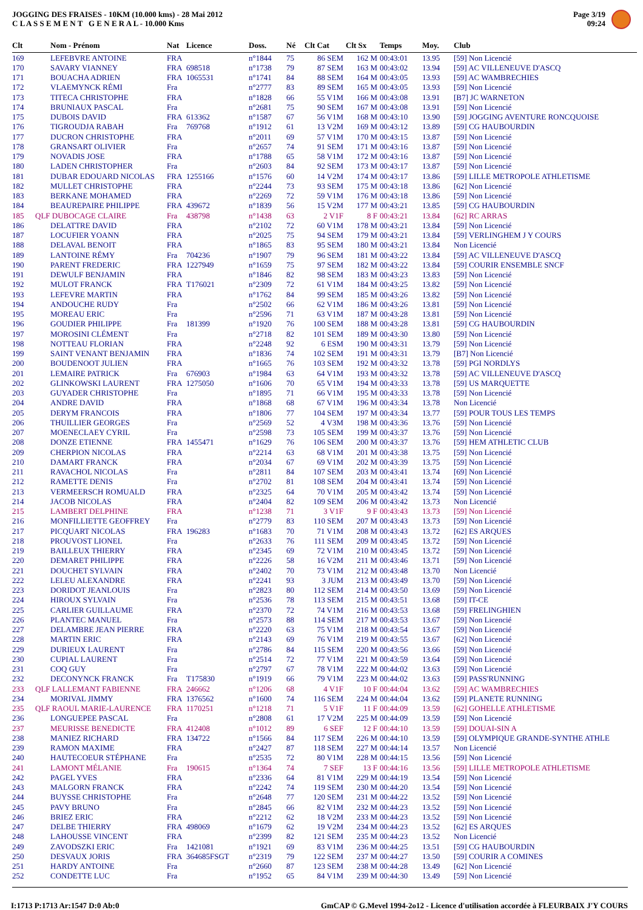JOGGING DES FRAISES - 10KM (10.000 kms) - 28 Mai 2012
C L A S S E M E N T G E N E R A L - 10.000 Kms
Page 3/19
09:24
| Clt | Nom - Prénom | Nat | Licence | Doss. | Né | Clt Cat | Clt Sx | Temps | Moy. | Club |
| --- | --- | --- | --- | --- | --- | --- | --- | --- | --- | --- |
| 169 | LEFEBVRE ANTOINE | FRA | | n°1844 | 75 | 86 SEM | 162 M | 00:43:01 | 13.95 | [59] Non Licencié |
| 170 | SAVARY VIANNEY | FRA | 698518 | n°1738 | 79 | 87 SEM | 163 M | 00:43:02 | 13.94 | [59] AC VILLENEUVE D'ASCQ |
| 171 | BOUACHA ADRIEN | FRA | 1065531 | n°1741 | 84 | 88 SEM | 164 M | 00:43:05 | 13.93 | [59] AC WAMBRECHIES |
| 172 | VLAEMYNCK RÉMI | Fra | | n°2777 | 83 | 89 SEM | 165 M | 00:43:05 | 13.93 | [59] Non Licencié |
| 173 | TITECA CHRISTOPHE | FRA | | n°1828 | 66 | 55 V1M | 166 M | 00:43:08 | 13.91 | [B7] JC WARNETON |
| 174 | BRUNIAUX PASCAL | Fra | | n°2681 | 75 | 90 SEM | 167 M | 00:43:08 | 13.91 | [59] Non Licencié |
| 175 | DUBOIS DAVID | FRA | 613362 | n°1587 | 67 | 56 V1M | 168 M | 00:43:10 | 13.90 | [59] JOGGING AVENTURE RONCQUOISE |
| 176 | TIGROUDJA RABAH | Fra | 769768 | n°1912 | 61 | 13 V2M | 169 M | 00:43:12 | 13.89 | [59] CG HAUBOURDIN |
| 177 | DUCRON CHRISTOPHE | FRA | | n°2011 | 69 | 57 V1M | 170 M | 00:43:15 | 13.87 | [59] Non Licencié |
| 178 | GRANSART OLIVIER | Fra | | n°2657 | 74 | 91 SEM | 171 M | 00:43:16 | 13.87 | [59] Non Licencié |
| 179 | NOVADIS JOSE | FRA | | n°1788 | 65 | 58 V1M | 172 M | 00:43:16 | 13.87 | [59] Non Licencié |
| 180 | LADEN CHRISTOPHER | Fra | | n°2603 | 84 | 92 SEM | 173 M | 00:43:17 | 13.87 | [59] Non Licencié |
| 181 | DUBAR EDOUARD NICOLAS | FRA | 1255166 | n°1576 | 60 | 14 V2M | 174 M | 00:43:17 | 13.86 | [59] LILLE METROPOLE ATHLETISME |
| 182 | MULLET CHRISTOPHE | FRA | | n°2244 | 73 | 93 SEM | 175 M | 00:43:18 | 13.86 | [62] Non Licencié |
| 183 | BERKANE MOHAMED | FRA | | n°2269 | 72 | 59 V1M | 176 M | 00:43:18 | 13.86 | [59] Non Licencié |
| 184 | BEAUREPAIRE PHILIPPE | FRA | 439672 | n°1839 | 56 | 15 V2M | 177 M | 00:43:21 | 13.85 | [59] CG HAUBOURDIN |
| 185 | QLF DUBOCAGE CLAIRE | Fra | 438798 | n°1438 | 63 | 2 V1F | 8 F | 00:43:21 | 13.84 | [62] RC ARRAS |
| 186 | DELATTRE DAVID | FRA | | n°2102 | 72 | 60 V1M | 178 M | 00:43:21 | 13.84 | [59] Non Licencié |
| 187 | LOCUFIER YOANN | FRA | | n°2025 | 75 | 94 SEM | 179 M | 00:43:21 | 13.84 | [59] VERLINGHEM J Y COURS |
| 188 | DELAVAL BENOIT | FRA | | n°1865 | 83 | 95 SEM | 180 M | 00:43:21 | 13.84 | Non Licencié |
| 189 | LANTOINE RÉMY | Fra | 704236 | n°1907 | 79 | 96 SEM | 181 M | 00:43:22 | 13.84 | [59] AC VILLENEUVE D'ASCQ |
| 190 | PARENT FREDERIC | FRA | 1227949 | n°1659 | 75 | 97 SEM | 182 M | 00:43:22 | 13.84 | [59] COURIR ENSEMBLE SNCF |
| 191 | DEWULF BENJAMIN | FRA | | n°1846 | 82 | 98 SEM | 183 M | 00:43:23 | 13.83 | [59] Non Licencié |
| 192 | MULOT FRANCK | FRA | T176021 | n°2309 | 72 | 61 V1M | 184 M | 00:43:25 | 13.82 | [59] Non Licencié |
| 193 | LEFEVRE MARTIN | FRA | | n°1762 | 84 | 99 SEM | 185 M | 00:43:26 | 13.82 | [59] Non Licencié |
| 194 | ANDOUCHE RUDY | Fra | | n°2502 | 66 | 62 V1M | 186 M | 00:43:26 | 13.81 | [59] Non Licencié |
| 195 | MOREAU ERIC | Fra | | n°2596 | 71 | 63 V1M | 187 M | 00:43:28 | 13.81 | [59] Non Licencié |
| 196 | GOUDIER PHILIPPE | Fra | 181399 | n°1920 | 76 | 100 SEM | 188 M | 00:43:28 | 13.81 | [59] CG HAUBOURDIN |
| 197 | MOROSINI CLÉMENT | Fra | | n°2718 | 82 | 101 SEM | 189 M | 00:43:30 | 13.80 | [59] Non Licencié |
| 198 | NOTTEAU FLORIAN | FRA | | n°2248 | 92 | 6 ESM | 190 M | 00:43:31 | 13.79 | [59] Non Licencié |
| 199 | SAINT VENANT BENJAMIN | FRA | | n°1836 | 74 | 102 SEM | 191 M | 00:43:31 | 13.79 | [B7] Non Licencié |
| 200 | BOUDENOOT JULIEN | FRA | | n°1665 | 76 | 103 SEM | 192 M | 00:43:32 | 13.78 | [59] PGI NORDLYS |
| 201 | LEMAIRE PATRICK | Fra | 676903 | n°1984 | 63 | 64 V1M | 193 M | 00:43:32 | 13.78 | [59] AC VILLENEUVE D'ASCQ |
| 202 | GLINKOWSKI LAURENT | FRA | 1275050 | n°1606 | 70 | 65 V1M | 194 M | 00:43:33 | 13.78 | [59] US MARQUETTE |
| 203 | GUYADER CHRISTOPHE | Fra | | n°1895 | 71 | 66 V1M | 195 M | 00:43:33 | 13.78 | [59] Non Licencié |
| 204 | ANDRE DAVID | FRA | | n°1868 | 68 | 67 V1M | 196 M | 00:43:34 | 13.78 | Non Licencié |
| 205 | DERYM FRANCOIS | FRA | | n°1806 | 77 | 104 SEM | 197 M | 00:43:34 | 13.77 | [59] POUR TOUS LES TEMPS |
| 206 | THUILLIER GEORGES | Fra | | n°2569 | 52 | 4 V3M | 198 M | 00:43:36 | 13.76 | [59] Non Licencié |
| 207 | MOENECLAEY CYRIL | Fra | | n°2598 | 73 | 105 SEM | 199 M | 00:43:37 | 13.76 | [59] Non Licencié |
| 208 | DONZE ETIENNE | FRA | 1455471 | n°1629 | 76 | 106 SEM | 200 M | 00:43:37 | 13.76 | [59] HEM ATHLETIC CLUB |
| 209 | CHERPION NICOLAS | FRA | | n°2214 | 63 | 68 V1M | 201 M | 00:43:38 | 13.75 | [59] Non Licencié |
| 210 | DAMART FRANCK | FRA | | n°2034 | 67 | 69 V1M | 202 M | 00:43:39 | 13.75 | [59] Non Licencié |
| 211 | RAVACHOL NICOLAS | Fra | | n°2811 | 84 | 107 SEM | 203 M | 00:43:41 | 13.74 | [69] Non Licencié |
| 212 | RAMETTE DENIS | Fra | | n°2702 | 81 | 108 SEM | 204 M | 00:43:41 | 13.74 | [59] Non Licencié |
| 213 | VERMEERSCH ROMUALD | FRA | | n°2325 | 64 | 70 V1M | 205 M | 00:43:42 | 13.74 | [59] Non Licencié |
| 214 | JACOB NICOLAS | FRA | | n°2404 | 82 | 109 SEM | 206 M | 00:43:42 | 13.73 | Non Licencié |
| 215 | LAMBERT DELPHINE | FRA | | n°1238 | 71 | 3 V1F | 9 F | 00:43:43 | 13.73 | [59] Non Licencié |
| 216 | MONFILLIETTE GEOFFREY | Fra | | n°2779 | 83 | 110 SEM | 207 M | 00:43:43 | 13.73 | [59] Non Licencié |
| 217 | PICQUART NICOLAS | FRA | 196283 | n°1683 | 70 | 71 V1M | 208 M | 00:43:43 | 13.72 | [62] ES ARQUES |
| 218 | PROUVOST LIONEL | Fra | | n°2633 | 76 | 111 SEM | 209 M | 00:43:45 | 13.72 | [59] Non Licencié |
| 219 | BAILLEUX THIERRY | FRA | | n°2345 | 69 | 72 V1M | 210 M | 00:43:45 | 13.72 | [59] Non Licencié |
| 220 | DEMARET PHILIPPE | FRA | | n°2226 | 58 | 16 V2M | 211 M | 00:43:46 | 13.71 | [59] Non Licencié |
| 221 | DOUCHET SYLVAIN | FRA | | n°2402 | 70 | 73 V1M | 212 M | 00:43:48 | 13.70 | Non Licencié |
| 222 | LELEU ALEXANDRE | FRA | | n°2241 | 93 | 3 JUM | 213 M | 00:43:49 | 13.70 | [59] Non Licencié |
| 223 | DORIDOT JEANLOUIS | Fra | | n°2823 | 80 | 112 SEM | 214 M | 00:43:50 | 13.69 | [59] Non Licencié |
| 224 | HIROUX SYLVAIN | Fra | | n°2536 | 78 | 113 SEM | 215 M | 00:43:51 | 13.68 | [59] IT-CE |
| 225 | CARLIER GUILLAUME | FRA | | n°2370 | 72 | 74 V1M | 216 M | 00:43:53 | 13.68 | [59] FRELINGHIEN |
| 226 | PLANTEC MANUEL | Fra | | n°2573 | 88 | 114 SEM | 217 M | 00:43:53 | 13.67 | [59] Non Licencié |
| 227 | DELAMBRE JEAN PIERRE | FRA | | n°2220 | 63 | 75 V1M | 218 M | 00:43:54 | 13.67 | [59] Non Licencié |
| 228 | MARTIN ERIC | FRA | | n°2143 | 69 | 76 V1M | 219 M | 00:43:55 | 13.67 | [62] Non Licencié |
| 229 | DURIEUX LAURENT | Fra | | n°2786 | 84 | 115 SEM | 220 M | 00:43:56 | 13.66 | [59] Non Licencié |
| 230 | CUPIAL LAURENT | Fra | | n°2514 | 72 | 77 V1M | 221 M | 00:43:59 | 13.64 | [59] Non Licencié |
| 231 | COQ GUY | Fra | | n°2797 | 67 | 78 V1M | 222 M | 00:44:02 | 13.63 | [59] Non Licencié |
| 232 | DECONYNCK FRANCK | Fra | T175830 | n°1919 | 66 | 79 V1M | 223 M | 00:44:02 | 13.63 | [59] PASS'RUNNING |
| 233 | QLF LALLEMANT FABIENNE | FRA | 246662 | n°1206 | 68 | 4 V1F | 10 F | 00:44:04 | 13.62 | [59] AC WAMBRECHIES |
| 234 | MORIVAL JIMMY | FRA | 1376562 | n°1600 | 74 | 116 SEM | 224 M | 00:44:04 | 13.62 | [59] PLANETE RUNNING |
| 235 | QLF RAOUL MARIE-LAURENCE | FRA | 1170251 | n°1218 | 71 | 5 V1F | 11 F | 00:44:09 | 13.59 | [62] GOHELLE ATHLETISME |
| 236 | LONGUEPEE PASCAL | Fra | | n°2808 | 61 | 17 V2M | 225 M | 00:44:09 | 13.59 | [59] Non Licencié |
| 237 | MEURISSE BENEDICTE | FRA | 412408 | n°1012 | 89 | 6 SEF | 12 F | 00:44:10 | 13.59 | [59] DOUAI-SIN A |
| 238 | MANIEZ RICHARD | FRA | 134722 | n°1566 | 84 | 117 SEM | 226 M | 00:44:10 | 13.59 | [59] OLYMPIQUE GRANDE-SYNTHE ATHLE |
| 239 | RAMON MAXIME | FRA | | n°2427 | 87 | 118 SEM | 227 M | 00:44:14 | 13.57 | Non Licencié |
| 240 | HAUTECOEUR STÉPHANE | Fra | | n°2535 | 72 | 80 V1M | 228 M | 00:44:15 | 13.56 | [59] Non Licencié |
| 241 | LAMONT MÉLANIE | Fra | 190615 | n°1364 | 74 | 7 SEF | 13 F | 00:44:16 | 13.56 | [59] LILLE METROPOLE ATHLETISME |
| 242 | PAGEL YVES | FRA | | n°2336 | 64 | 81 V1M | 229 M | 00:44:19 | 13.54 | [59] Non Licencié |
| 243 | MALGORN FRANCK | FRA | | n°2242 | 74 | 119 SEM | 230 M | 00:44:20 | 13.54 | [59] Non Licencié |
| 244 | BUYSSE CHRISTOPHE | Fra | | n°2648 | 77 | 120 SEM | 231 M | 00:44:22 | 13.52 | [59] Non Licencié |
| 245 | PAVY BRUNO | Fra | | n°2845 | 66 | 82 V1M | 232 M | 00:44:23 | 13.52 | [59] Non Licencié |
| 246 | BRIEZ ERIC | FRA | | n°2212 | 62 | 18 V2M | 233 M | 00:44:23 | 13.52 | [59] Non Licencié |
| 247 | DELBE THIERRY | FRA | 498069 | n°1679 | 62 | 19 V2M | 234 M | 00:44:23 | 13.52 | [62] ES ARQUES |
| 248 | LAHOUSSE VINCENT | FRA | | n°2399 | 82 | 121 SEM | 235 M | 00:44:23 | 13.52 | Non Licencié |
| 249 | ZAVODSZKI ERIC | Fra | 1421081 | n°1921 | 69 | 83 V1M | 236 M | 00:44:25 | 13.51 | [59] CG HAUBOURDIN |
| 250 | DESVAUX JORIS | FRA | 364685FSGT | n°2319 | 79 | 122 SEM | 237 M | 00:44:27 | 13.50 | [59] COURIR A COMINES |
| 251 | HARDY ANTOINE | Fra | | n°2660 | 87 | 123 SEM | 238 M | 00:44:28 | 13.49 | [62] Non Licencié |
| 252 | CONDETTE LUC | Fra | | n°1952 | 65 | 84 V1M | 239 M | 00:44:30 | 13.49 | [59] Non Licencié |
I:1713 P:1713 Ar:1547 D:0 Ab:0 GmCAP © G.Mevel 1994-2o12 - Licence d'utilisation accordée à FLEURBAIX J'Y COURS